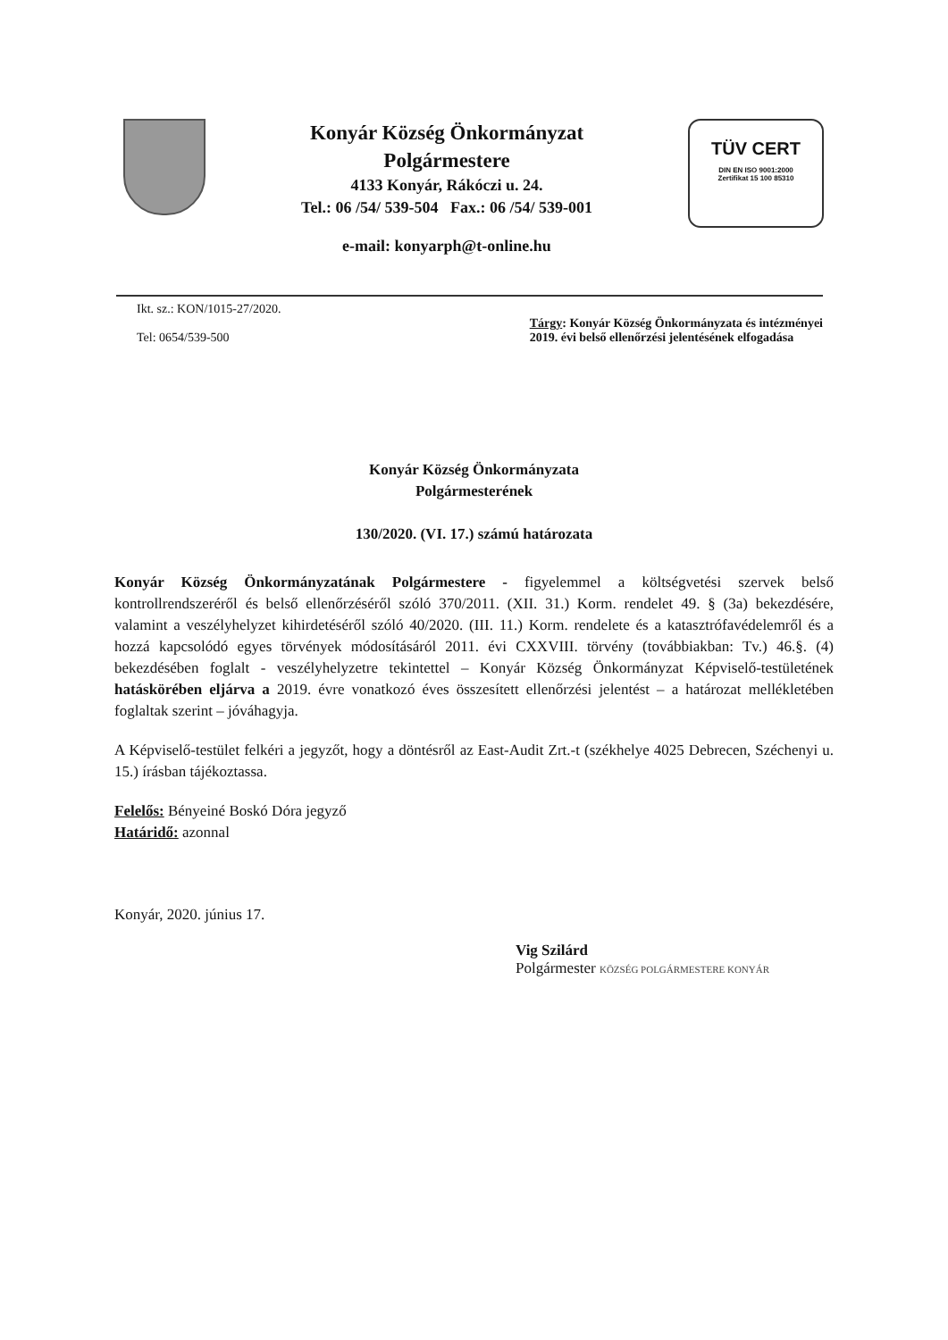Konyár Község Önkormányzat
Polgármestere
4133 Konyár, Rákóczi u. 24.
Tel.: 06 /54/ 539-504 Fax.: 06 /54/ 539-001
e-mail: konyarph@t-online.hu
TÜV CERT
DIN EN ISO 9001:2000
Zertifikat 15 100 85310
Ikt. sz.: KON/1015-27/2020.
Tel: 0654/539-500
Tárgy: Konyár Község Önkormányzata és intézményei
2019. évi belső ellenőrzési jelentésének elfogadása
Konyár Község Önkormányzata
Polgármesterének
130/2020. (VI. 17.) számú határozata
Konyár Község Önkormányzatának Polgármestere - figyelemmel a költségvetési szervek belső kontrollrendszeréről és belső ellenőrzéséről szóló 370/2011. (XII. 31.) Korm. rendelet 49. § (3a) bekezdésére, valamint a veszélyhelyzet kihirdetéséről szóló 40/2020. (III. 11.) Korm. rendelete és a katasztrófavédelemről és a hozzá kapcsolódó egyes törvények módosításáról 2011. évi CXXVIII. törvény (továbbiakban: Tv.) 46.§. (4) bekezdésében foglalt - veszélyhelyzetre tekintettel – Konyár Község Önkormányzat Képviselő-testületének hatáskörében eljárva a 2019. évre vonatkozó éves összesített ellenőrzési jelentést – a határozat mellékletében foglaltak szerint – jóváhagyja.
A Képviselő-testület felkéri a jegyzőt, hogy a döntésről az East-Audit Zrt.-t (székhelye 4025 Debrecen, Széchenyi u. 15.) írásban tájékoztassa.
Felelős: Bényeiné Boskó Dóra jegyző
Határidő: azonnal
Konyár, 2020. június 17.
Vig Szilárd
Polgármester KÖZSÉG POLGÁRMESTERE KONYÁR